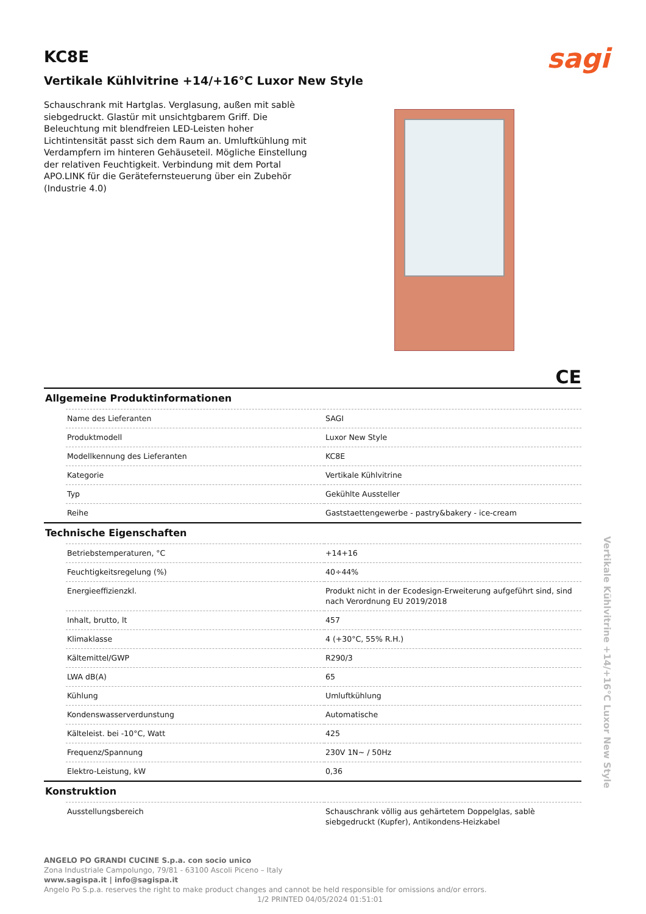KC8E
sagi
Vertikale Kühlvitrine +14/+16°C Luxor New Style
Schauschrank mit Hartglas. Verglasung, außen mit sablè siebgedruckt. Glastür mit unsichtgbarem Griff. Die Beleuchtung mit blendfreien LED-Leisten hoher Lichtintensität passt sich dem Raum an. Umluftkühlung mit Verdampfern im hinteren Gehäuseteil. Mögliche Einstellung der relativen Feuchtigkeit. Verbindung mit dem Portal APO.LINK für die Gerätefernsteuerung über ein Zubehör (Industrie 4.0)
CE
Allgemeine Produktinformationen
| Name des Lieferanten | SAGI |
| Produktmodell | Luxor New Style |
| Modellkennung des Lieferanten | KC8E |
| Kategorie | Vertikale Kühlvitrine |
| Typ | Gekühlte Aussteller |
| Reihe | Gaststaettengewerbe - pastry&bakery - ice-cream |
Technische Eigenschaften
| Betriebstemperaturen, °C | +14+16 |
| Feuchtigkeitsregelung (%) | 40÷44% |
| Energieeffizienzkl. | Produkt nicht in der Ecodesign-Erweiterung aufgeführt sind, sind nach Verordnung EU 2019/2018 |
| Inhalt, brutto, lt | 457 |
| Klimaklasse | 4 (+30°C, 55% R.H.) |
| Kältemittel/GWP | R290/3 |
| LWA dB(A) | 65 |
| Kühlung | Umluftkühlung |
| Kondenswasserverdunstung | Automatische |
| Kälteleist. bei -10°C, Watt | 425 |
| Frequenz/Spannung | 230V 1N~ / 50Hz |
| Elektro-Leistung, kW | 0,36 |
Konstruktion
| Ausstellungsbereich | Schauschrank völlig aus gehärtetem Doppelglas, sablè siebgedruckt (Kupfer), Antikondens-Heizkabel |
ANGELO PO GRANDI CUCINE S.p.a. con socio unico
Zona Industriale Campolungo, 79/81 - 63100 Ascoli Piceno – Italy
www.sagispa.it | info@sagispa.it
Angelo Po S.p.a. reserves the right to make product changes and cannot be held responsible for omissions and/or errors.
1/2 PRINTED 04/05/2024 01:51:01
Vertikale Kühlvitrine +14/+16°C Luxor New Style